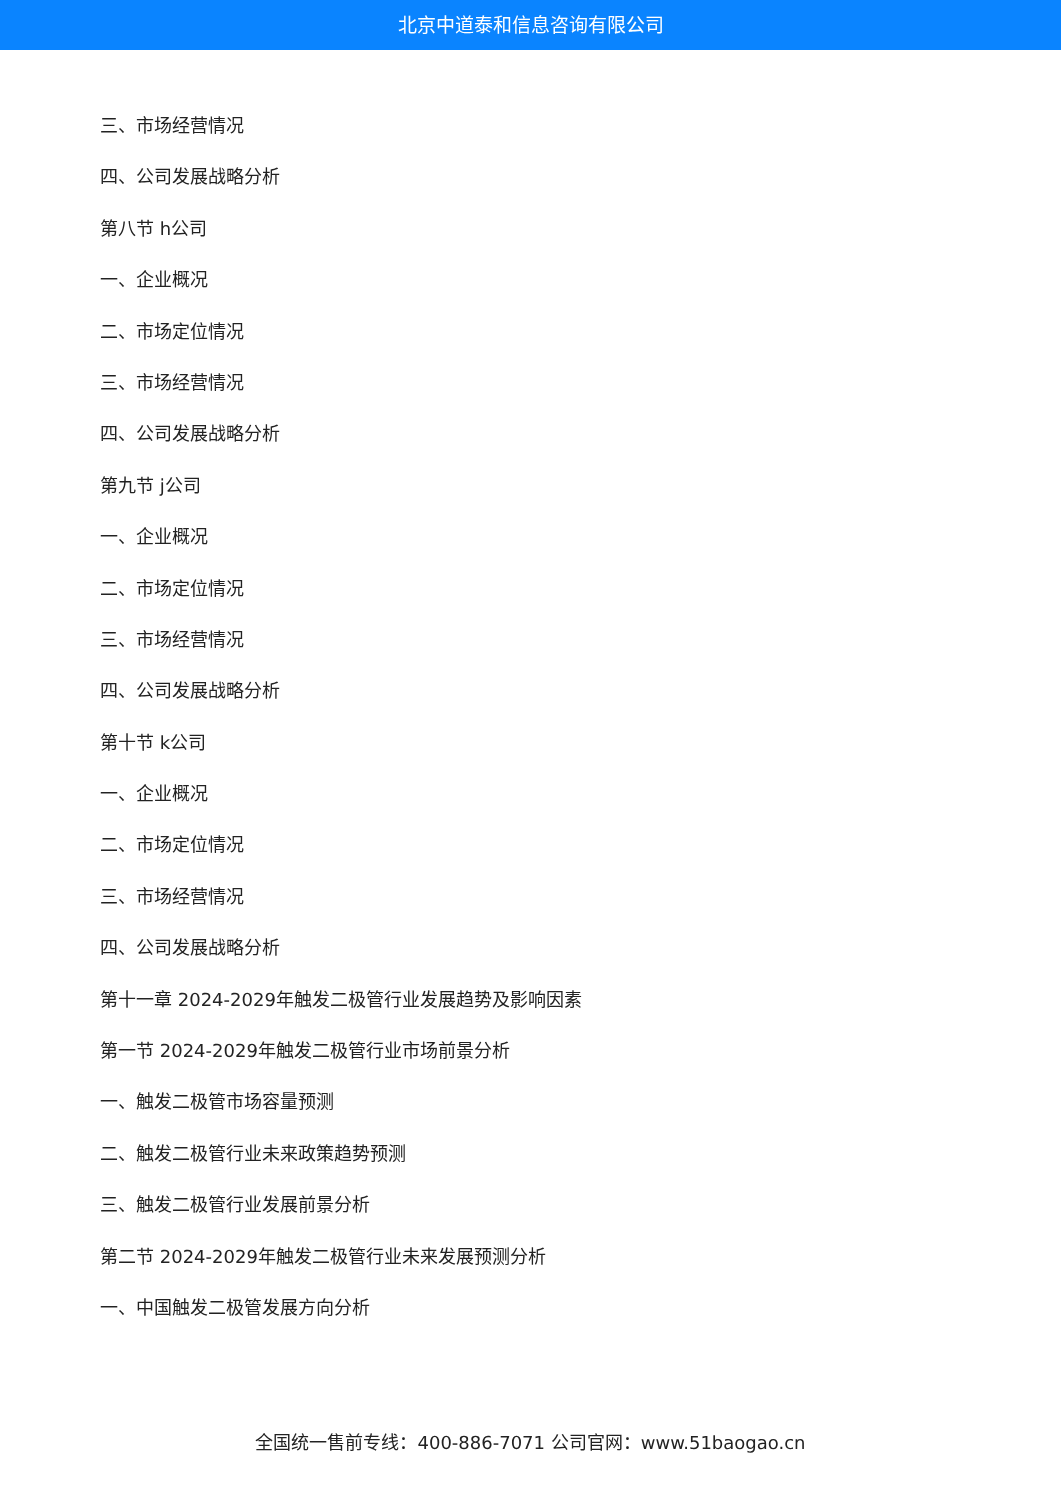北京中道泰和信息咨询有限公司
三、市场经营情况
四、公司发展战略分析
第八节 h公司
一、企业概况
二、市场定位情况
三、市场经营情况
四、公司发展战略分析
第九节 j公司
一、企业概况
二、市场定位情况
三、市场经营情况
四、公司发展战略分析
第十节 k公司
一、企业概况
二、市场定位情况
三、市场经营情况
四、公司发展战略分析
第十一章 2024-2029年触发二极管行业发展趋势及影响因素
第一节 2024-2029年触发二极管行业市场前景分析
一、触发二极管市场容量预测
二、触发二极管行业未来政策趋势预测
三、触发二极管行业发展前景分析
第二节 2024-2029年触发二极管行业未来发展预测分析
一、中国触发二极管发展方向分析
全国统一售前专线：400-886-7071 公司官网：www.51baogao.cn